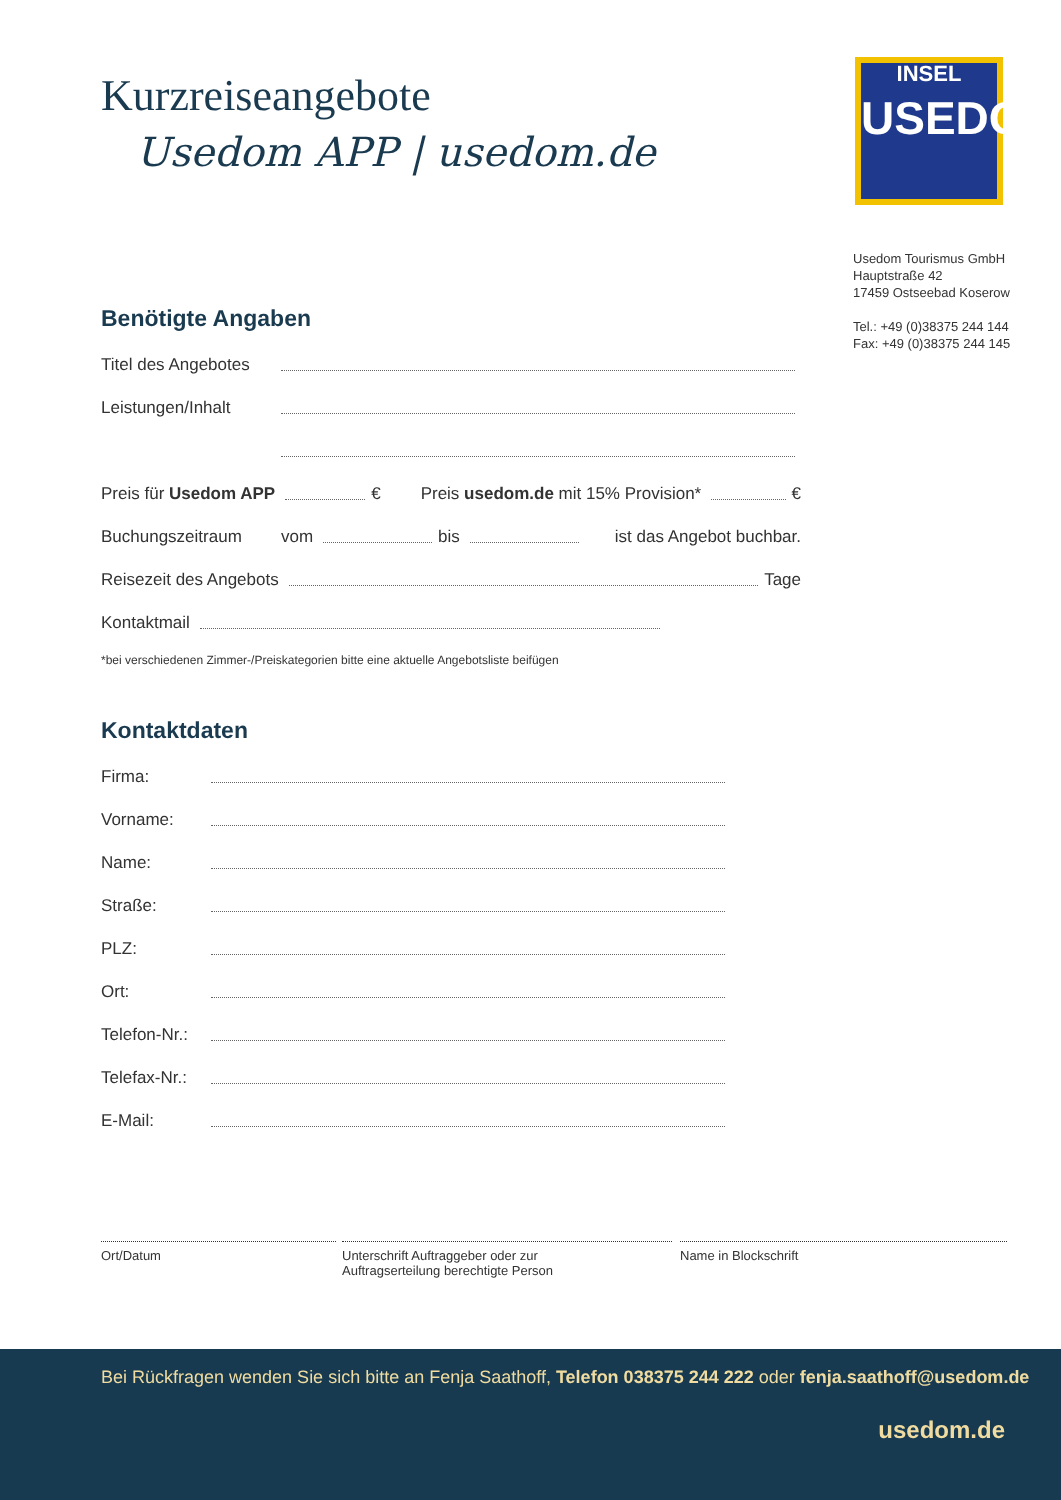Kurzreiseangebote
Usedom APP | usedom.de
Benötigte Angaben
Titel des Angebotes
Leistungen/Inhalt
Preis für Usedom APP € Preis usedom.de mit 15% Provision* €
Buchungszeitraum vom bis ist das Angebot buchbar.
Reisezeit des Angebots Tage
Kontaktmail
*bei verschiedenen Zimmer-/Preiskategorien bitte eine aktuelle Angebotsliste beifügen
Kontaktdaten
Firma:
Vorname:
Name:
Straße:
PLZ:
Ort:
Telefon-Nr.:
Telefax-Nr.:
E-Mail:
Ort/Datum Unterschrift Auftraggeber oder zur
Auftragserteilung berechtigte Person
Name in Blockschrift
INSEL
USEDOM
Usedom Tourismus GmbH
Hauptstraße 42
17459 Ostseebad Koserow
Tel.: +49 (0)38375 244 144
Fax: +49 (0)38375 244 145
Bei Rückfragen wenden Sie sich bitte an Fenja Saathoff, Telefon 038375 244 222 oder fenja.saathoff@usedom.de
usedom.de